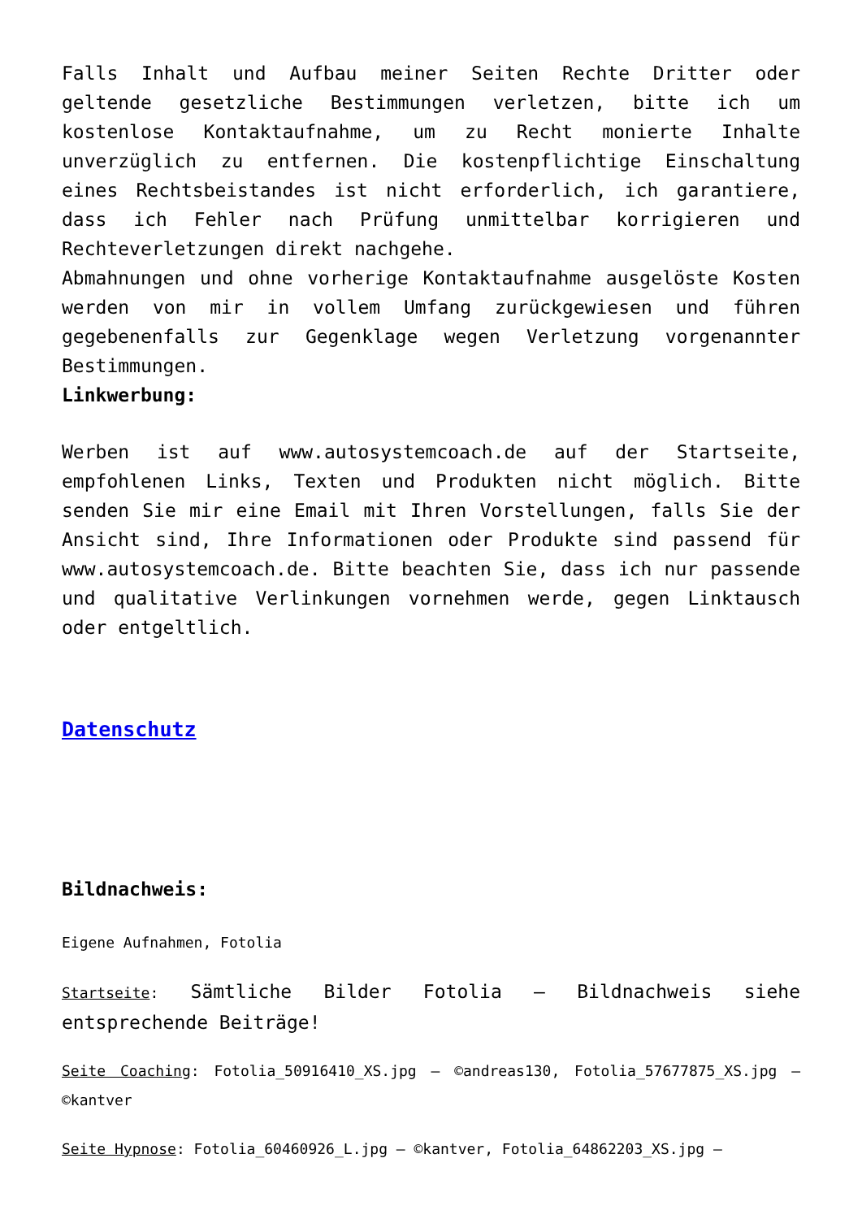Falls Inhalt und Aufbau meiner Seiten Rechte Dritter oder geltende gesetzliche Bestimmungen verletzen, bitte ich um kostenlose Kontaktaufnahme, um zu Recht monierte Inhalte unverzüglich zu entfernen. Die kostenpflichtige Einschaltung eines Rechtsbeistandes ist nicht erforderlich, ich garantiere, dass ich Fehler nach Prüfung unmittelbar korrigieren und Rechteverletzungen direkt nachgehe.
Abmahnungen und ohne vorherige Kontaktaufnahme ausgelöste Kosten werden von mir in vollem Umfang zurückgewiesen und führen gegebenenfalls zur Gegenklage wegen Verletzung vorgenannter Bestimmungen.
Linkwerbung:
Werben ist auf www.autosystemcoach.de auf der Startseite, empfohlenen Links, Texten und Produkten nicht möglich. Bitte senden Sie mir eine Email mit Ihren Vorstellungen, falls Sie der Ansicht sind, Ihre Informationen oder Produkte sind passend für www.autosystemcoach.de. Bitte beachten Sie, dass ich nur passende und qualitative Verlinkungen vornehmen werde, gegen Linktausch oder entgeltlich.
Datenschutz
Bildnachweis:
Eigene Aufnahmen, Fotolia
Startseite: Sämtliche Bilder Fotolia – Bildnachweis siehe entsprechende Beiträge!
Seite Coaching: Fotolia_50916410_XS.jpg – ©andreas130, Fotolia_57677875_XS.jpg – ©kantver
Seite Hypnose: Fotolia_60460926_L.jpg – ©kantver, Fotolia_64862203_XS.jpg –